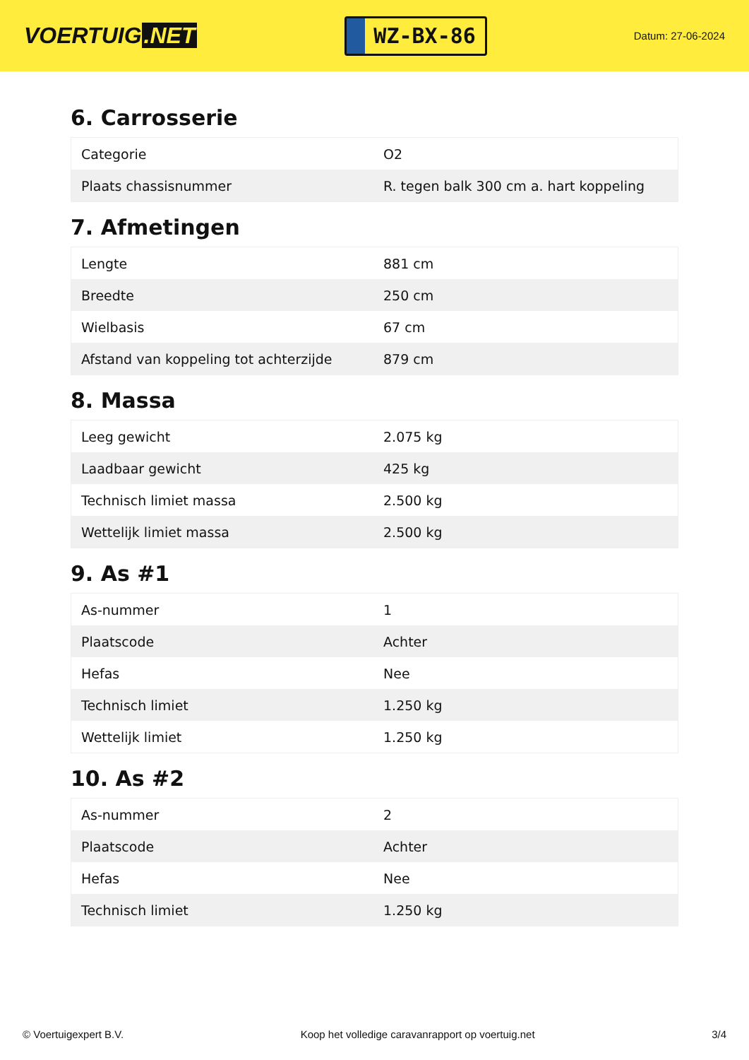VOERTUIG.NET
WZ-BX-86
Datum: 27-06-2024
6. Carrosserie
| Categorie | O2 |
| Plaats chassisnummer | R. tegen balk 300 cm a. hart koppeling |
7. Afmetingen
| Lengte | 881 cm |
| Breedte | 250 cm |
| Wielbasis | 67 cm |
| Afstand van koppeling tot achterzijde | 879 cm |
8. Massa
| Leeg gewicht | 2.075 kg |
| Laadbaar gewicht | 425 kg |
| Technisch limiet massa | 2.500 kg |
| Wettelijk limiet massa | 2.500 kg |
9. As #1
| As-nummer | 1 |
| Plaatscode | Achter |
| Hefas | Nee |
| Technisch limiet | 1.250 kg |
| Wettelijk limiet | 1.250 kg |
10. As #2
| As-nummer | 2 |
| Plaatscode | Achter |
| Hefas | Nee |
| Technisch limiet | 1.250 kg |
© Voertuigexpert B.V. Koop het volledige caravanrapport op voertuig.net 3/4